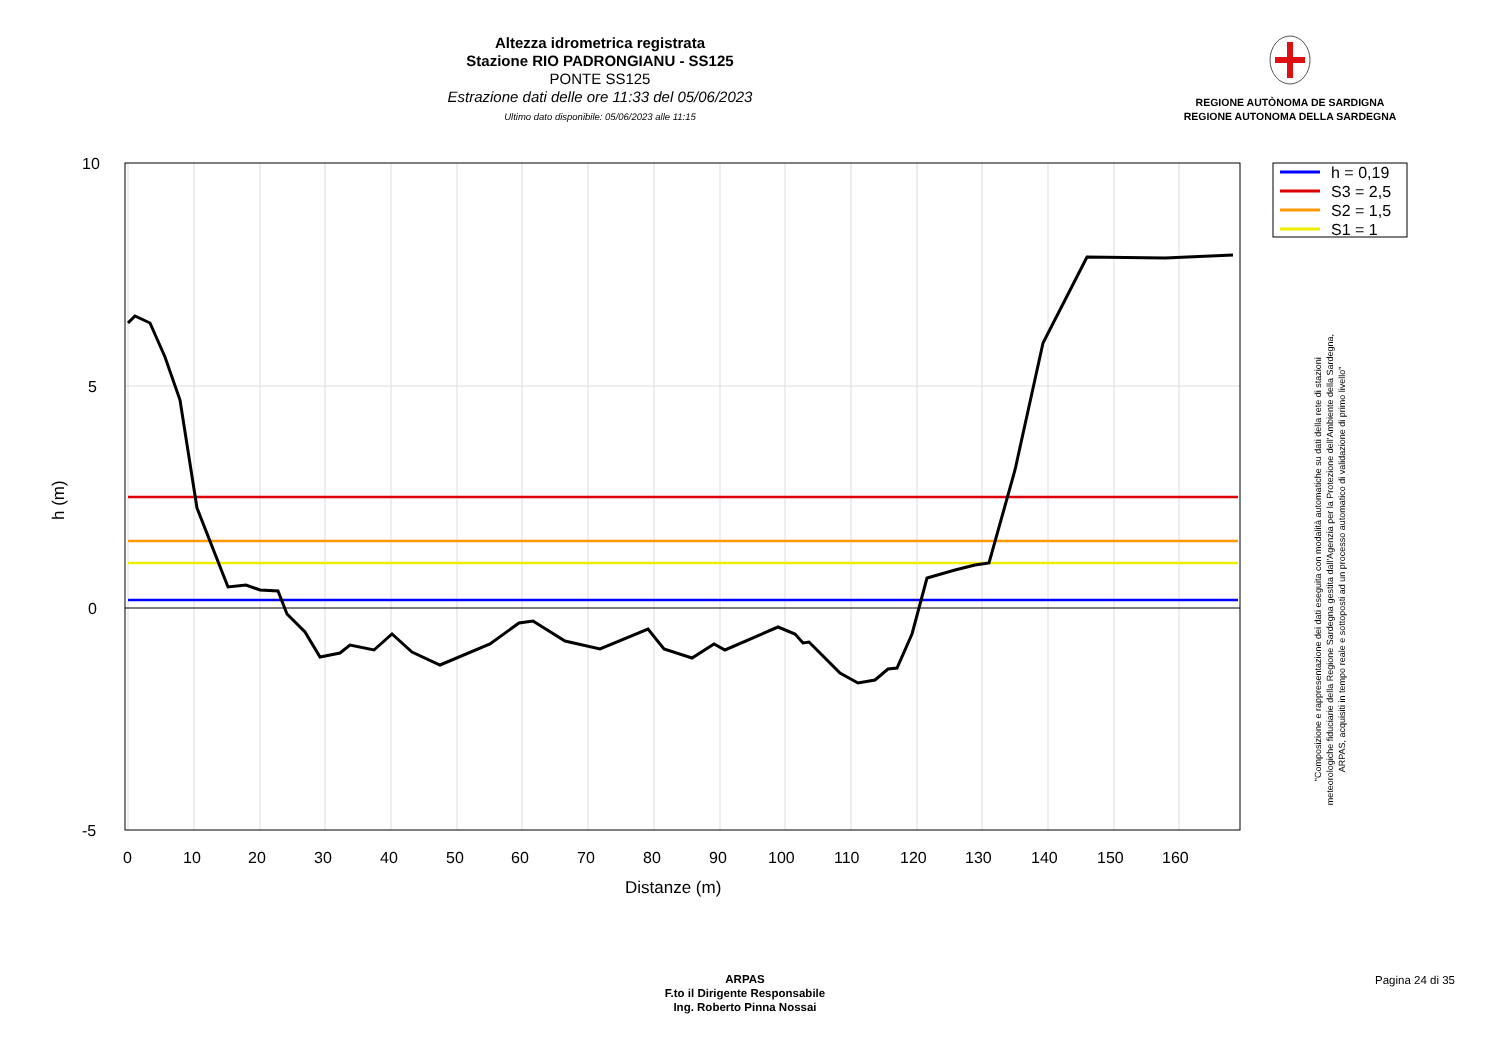Altezza idrometrica registrata
Stazione RIO PADRONGIANU - SS125
PONTE SS125
Estrazione dati delle ore 11:33 del 05/06/2023
Ultimo dato disponibile: 05/06/2023 alle 11:15
REGIONE AUTÒNOMA DE SARDIGNA
REGIONE AUTONOMA DELLA SARDEGNA
10
5
0
-5
0
10
20
30
40
50
60
70
80
90
100
110
120
130
140
150
160
Distanze (m)
h (m)
h = 0,19
S3 = 2,5
S2 = 1,5
S1 = 1
"Composizione e rappresentazione dei dati eseguita con modalità automatiche su dati della rete di stazioni
meteorologiche fiduciarie della Regione Sardegna gestita dall'Agenzia per la Protezione dell'Ambiente della Sardegna,
ARPAS, acquisiti in tempo reale e sottoposti ad un processo automatico di validazione di primo livello"
ARPAS
F.to il Dirigente Responsabile
Ing. Roberto Pinna Nossai
Pagina 24 di 35